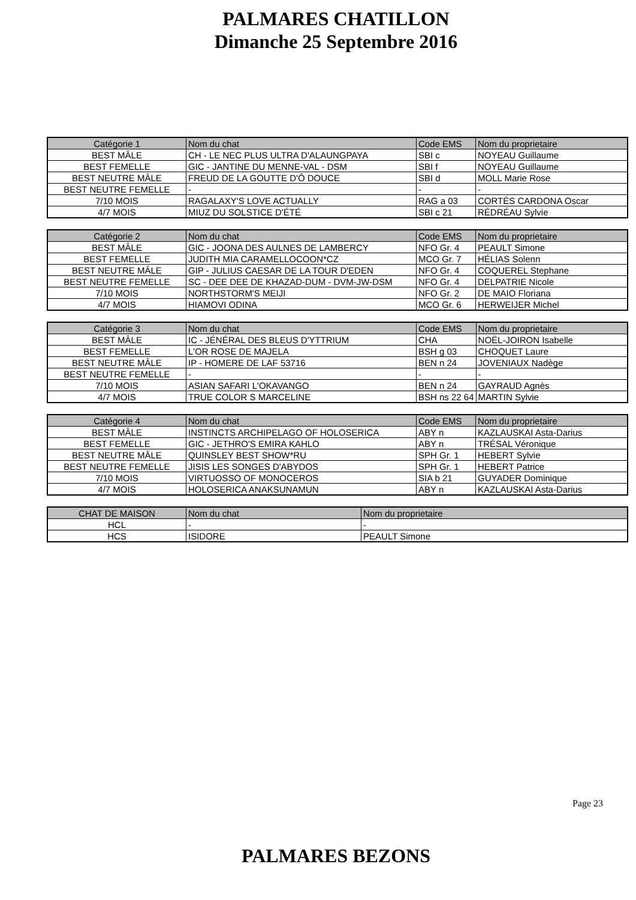PALMARES CHATILLON
Dimanche 25 Septembre 2016
| Catégorie 1 | Nom du chat | Code EMS | Nom du proprietaire |
| --- | --- | --- | --- |
| BEST MÂLE | CH - LE NEC PLUS ULTRA D'ALAUNGPAYA | SBI c | NOYEAU Guillaume |
| BEST FEMELLE | GIC - JANTINE DU MENNE-VAL - DSM | SBI f | NOYEAU Guillaume |
| BEST NEUTRE MÂLE | FREUD DE LA GOUTTE D'Ô DOUCE | SBI d | MOLL Marie Rose |
| BEST NEUTRE FEMELLE | - | - | - |
| 7/10 MOIS | RAGALAXY'S LOVE ACTUALLY | RAG a 03 | CORTÉS CARDONA Oscar |
| 4/7 MOIS | MIUZ DU SOLSTICE D'ÉTÉ | SBI c 21 | RÉDRÉAU Sylvie |
| Catégorie 2 | Nom du chat | Code EMS | Nom du proprietaire |
| --- | --- | --- | --- |
| BEST MÂLE | GIC - JOONA DES AULNES DE LAMBERCY | NFO Gr. 4 | PEAULT Simone |
| BEST FEMELLE | JUDITH MIA CARAMELLOCOON*CZ | MCO Gr. 7 | HÉLIAS Solenn |
| BEST NEUTRE MÂLE | GIP - JULIUS CAESAR DE LA TOUR D'EDEN | NFO Gr. 4 | COQUEREL Stephane |
| BEST NEUTRE FEMELLE | SC - DEE DEE DE KHAZAD-DUM - DVM-JW-DSM | NFO Gr. 4 | DELPATRIE Nicole |
| 7/10 MOIS | NORTHSTORM'S MEIJI | NFO Gr. 2 | DE MAIO Floriana |
| 4/7 MOIS | HIAMOVI ODINA | MCO Gr. 6 | HERWEIJER Michel |
| Catégorie 3 | Nom du chat | Code EMS | Nom du proprietaire |
| --- | --- | --- | --- |
| BEST MÂLE | IC - JÉNÉRAL DES BLEUS D'YTTRIUM | CHA | NOËL-JOIRON Isabelle |
| BEST FEMELLE | L'OR ROSE DE MAJELA | BSH g 03 | CHOQUET Laure |
| BEST NEUTRE MÂLE | IP - HOMERE DE LAF 53716 | BEN n 24 | JOVENIAUX Nadège |
| BEST NEUTRE FEMELLE | - | - | - |
| 7/10 MOIS | ASIAN SAFARI L'OKAVANGO | BEN n 24 | GAYRAUD Agnès |
| 4/7 MOIS | TRUE COLOR S MARCELINE | BSH ns 22 64 | MARTIN Sylvie |
| Catégorie 4 | Nom du chat | Code EMS | Nom du proprietaire |
| --- | --- | --- | --- |
| BEST MÂLE | INSTINCTS ARCHIPELAGO OF HOLOSERICA | ABY n | KAZLAUSKAI Asta-Darius |
| BEST FEMELLE | GIC - JETHRO'S EMIRA KAHLO | ABY n | TRÉSAL Véronique |
| BEST NEUTRE MÂLE | QUINSLEY BEST SHOW*RU | SPH Gr. 1 | HEBERT Sylvie |
| BEST NEUTRE FEMELLE | JISIS LES SONGES D'ABYDOS | SPH Gr. 1 | HEBERT Patrice |
| 7/10 MOIS | VIRTUOSSO OF MONOCEROS | SIA b 21 | GUYADER Dominique |
| 4/7 MOIS | HOLOSERICA ANAKSUNAMUN | ABY n | KAZLAUSKAI Asta-Darius |
| CHAT DE MAISON | Nom du chat | Nom du proprietaire |
| --- | --- | --- |
| HCL | - | - |
| HCS | ISIDORE | PEAULT Simone |
Page 23
PALMARES BEZONS